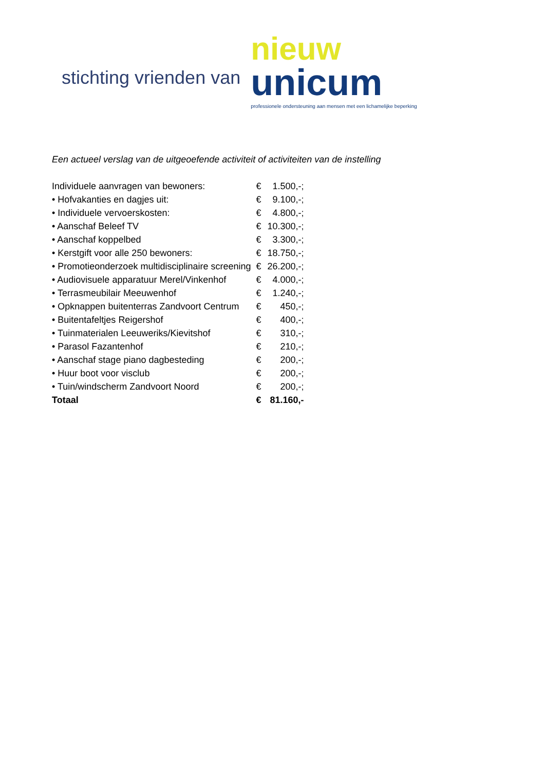stichting vrienden van
nieuw
unicum
professionele ondersteuning aan mensen met een lichamelijke beperking
Een actueel verslag van de uitgeoefende activiteit of activiteiten van de instelling
| Individuele aanvragen van bewoners: | € | 1.500,-; |
| • Hofvakanties en dagjes uit: | € | 9.100,-; |
| • Individuele vervoerskosten: | € | 4.800,-; |
| • Aanschaf Beleef TV | € | 10.300,-; |
| • Aanschaf koppelbed | € | 3.300,-; |
| • Kerstgift voor alle 250 bewoners: | € | 18.750,-; |
| • Promotieonderzoek multidisciplinaire screening | € | 26.200,-; |
| • Audiovisuele apparatuur Merel/Vinkenhof | € | 4.000,-; |
| • Terrasmeubilair Meeuwenhof | € | 1.240,-; |
| • Opknappen buitenterras Zandvoort Centrum | € | 450,-; |
| • Buitentafeltjes Reigershof | € | 400,-; |
| • Tuinmaterialen Leeuweriks/Kievitshof | € | 310,-; |
| • Parasol Fazantenhof | € | 210,-; |
| • Aanschaf stage piano dagbesteding | € | 200,-; |
| • Huur boot voor visclub | € | 200,-; |
| • Tuin/windscherm Zandvoort Noord | € | 200,-; |
| Totaal | € | 81.160,- |